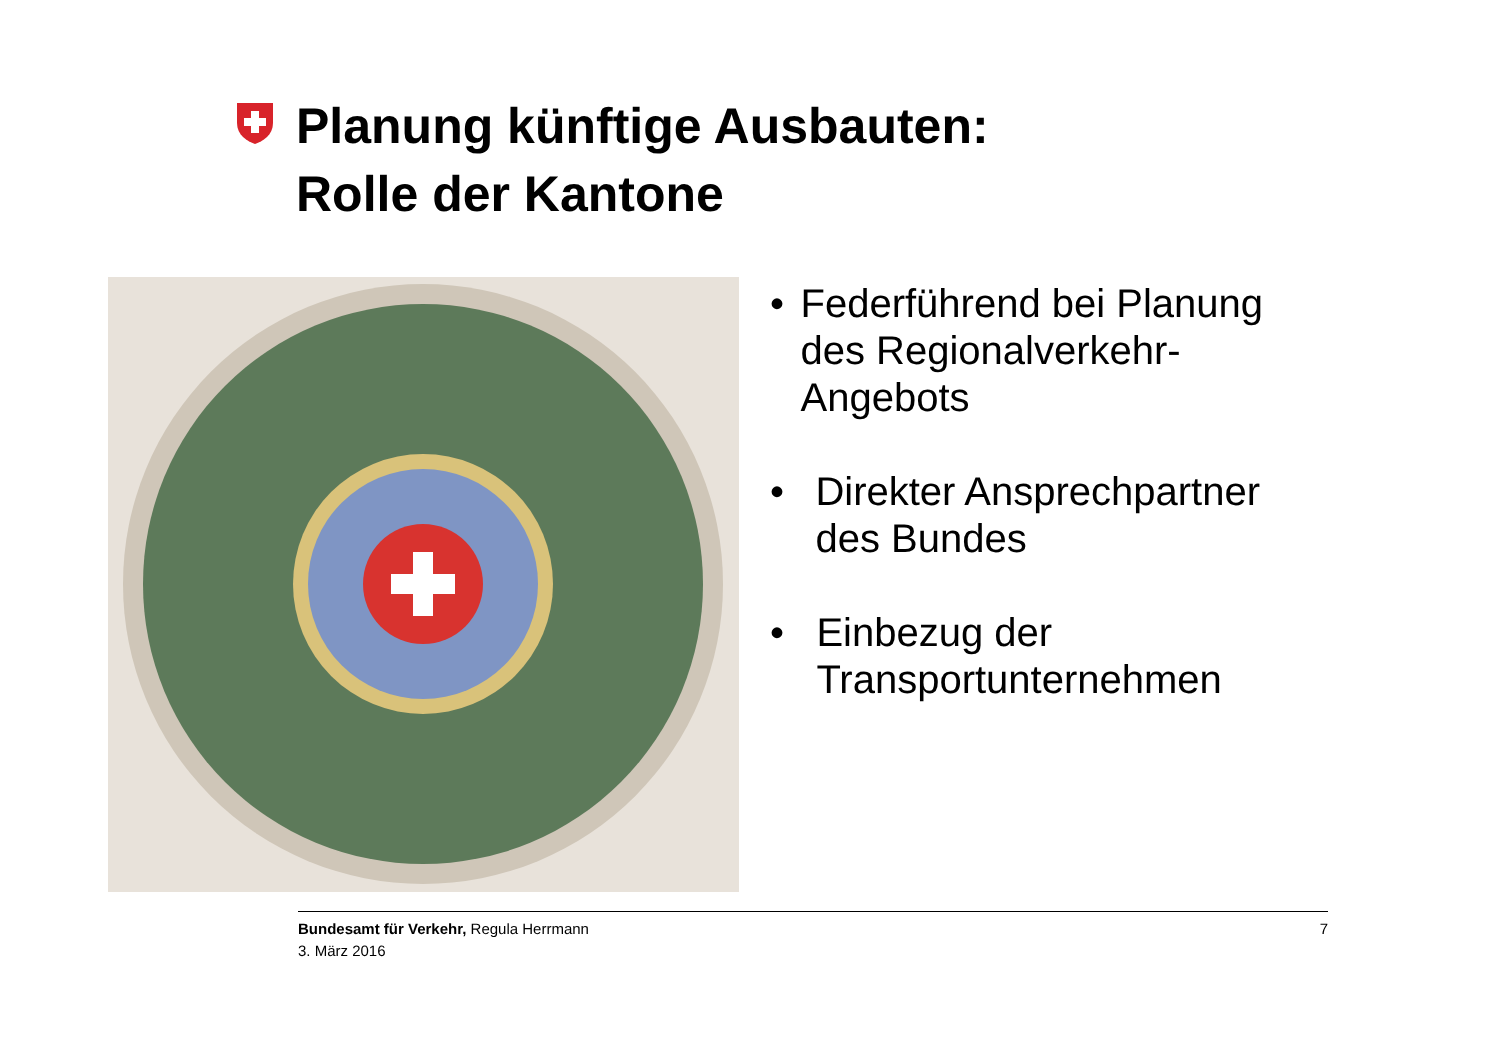Planung künftige Ausbauten:
Rolle der Kantone
• Federführend bei Planung des Regionalverkehr-Angebots
• Direkter Ansprechpartner des Bundes
• Einbezug der Transportunternehmen
Bundesamt für Verkehr, Regula Herrmann
3. März 2016
7